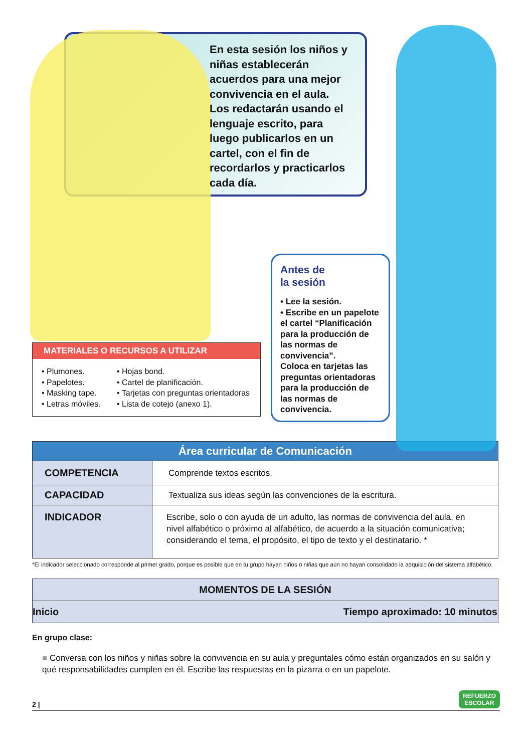En esta sesión los niños y niñas establecerán acuerdos para una mejor convivencia en el aula. Los redactarán usando el lenguaje escrito, para luego publicarlos en un cartel, con el fin de recordarlos y practicarlos cada día.
MATERIALES O RECURSOS A UTILIZAR
• Plumones.
• Papelotes.
• Masking tape.
• Letras móviles.
• Hojas bond.
• Cartel de planificación.
• Tarjetas con preguntas orientadoras
• Lista de cotejo (anexo 1).
Antes de
la sesión
• Lee la sesión.
• Escribe en un papelote el cartel “Planificación para la producción de las normas de convivencia”.
Coloca en tarjetas las preguntas orientadoras para la producción de las normas de convivencia.
| Área curricular de Comunicación | |
| --- | --- |
| COMPETENCIA | Comprende textos escritos. |
| CAPACIDAD | Textualiza sus ideas según las convenciones de la escritura. |
| INDICADOR | Escribe, solo o con ayuda de un adulto, las normas de convivencia del aula, en nivel alfabético o próximo al alfabético, de acuerdo a la situación comunicativa; considerando el tema, el propósito, el tipo de texto y el destinatario. * |
*El indicador seleccionado corresponde al primer grado, porque es posible que en tu grupo hayan niños o niñas que aún no hayan consolidado la adquisición del sistema alfabético.
| MOMENTOS DE LA SESIÓN | |
| Inicio | Tiempo aproximado: 10 minutos |
En grupo clase:
■ Conversa con los niños y niñas sobre la convivencia en su aula y preguntales cómo están organizados en su salón y qué responsabilidades cumplen en él. Escribe las respuestas en la pizarra o en un papelote.
2 | REFUERZO
ESCOLAR